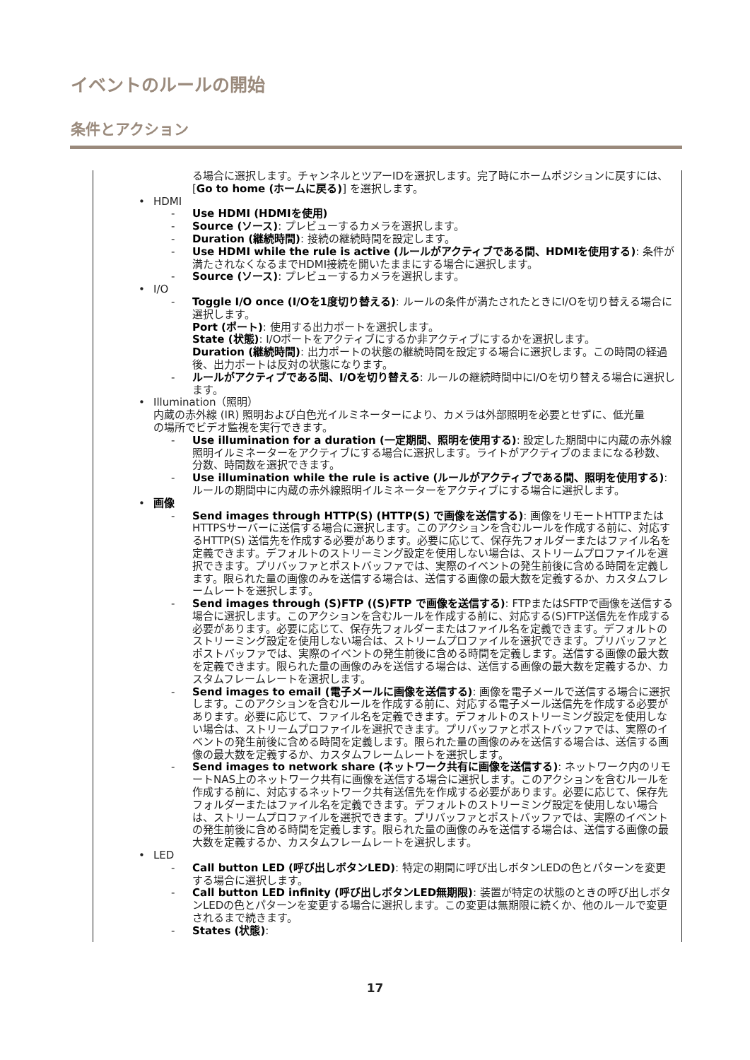イベントのルールの開始
条件とアクション
る場合に選択します。チャンネルとツアーIDを選択します。完了時にホームポジションに戻すには、[Go to home (ホームに戻る)] を選択します。
• HDMI
- Use HDMI (HDMIを使用)
- Source (ソース): プレビューするカメラを選択します。
- Duration (継続時間): 接続の継続時間を設定します。
- Use HDMI while the rule is active (ルールがアクティブである間、HDMIを使用する): 条件が満たされなくなるまでHDMI接続を開いたままにする場合に選択します。
- Source (ソース): プレビューするカメラを選択します。
• I/O
- Toggle I/O once (I/Oを1度切り替える): ルールの条件が満たされたときにI/Oを切り替える場合に選択します。
Port (ポート): 使用する出力ポートを選択します。
State (状態): I/Oポートをアクティブにするか非アクティブにするかを選択します。
Duration (継続時間): 出力ポートの状態の継続時間を設定する場合に選択します。この時間の経過後、出力ポートは反対の状態になります。
- ルールがアクティブである間、I/Oを切り替える: ルールの継続時間中にI/Oを切り替える場合に選択します。
• Illumination（照明）
内蔵の赤外線 (IR) 照明および白色光イルミネーターにより、カメラは外部照明を必要とせずに、低光量の場所でビデオ監視を実行できます。
- Use illumination for a duration (一定期間、照明を使用する): 設定した期間中に内蔵の赤外線照明イルミネーターをアクティブにする場合に選択します。ライトがアクティブのままになる秒数、分数、時間数を選択できます。
- Use illumination while the rule is active (ルールがアクティブである間、照明を使用する): ルールの期間中に内蔵の赤外線照明イルミネーターをアクティブにする場合に選択します。
• 画像
- Send images through HTTP(S) (HTTP(S) で画像を送信する): 画像をリモートHTTPまたはHTTPSサーバーに送信する場合に選択します。このアクションを含むルールを作成する前に、対応するHTTP(S) 送信先を作成する必要があります。必要に応じて、保存先フォルダーまたはファイル名を定義できます。デフォルトのストリーミング設定を使用しない場合は、ストリームプロファイルを選択できます。プリバッファとポストバッファでは、実際のイベントの発生前後に含める時間を定義します。限られた量の画像のみを送信する場合は、送信する画像の最大数を定義するか、カスタムフレームレートを選択します。
- Send images through (S)FTP ((S)FTP で画像を送信する): FTPまたはSFTPで画像を送信する場合に選択します。このアクションを含むルールを作成する前に、対応する(S)FTP送信先を作成する必要があります。必要に応じて、保存先フォルダーまたはファイル名を定義できます。デフォルトのストリーミング設定を使用しない場合は、ストリームプロファイルを選択できます。プリバッファとポストバッファでは、実際のイベントの発生前後に含める時間を定義します。送信する画像の最大数を定義できます。限られた量の画像のみを送信する場合は、送信する画像の最大数を定義するか、カスタムフレームレートを選択します。
- Send images to email (電子メールに画像を送信する): 画像を電子メールで送信する場合に選択します。このアクションを含むルールを作成する前に、対応する電子メール送信先を作成する必要があります。必要に応じて、ファイル名を定義できます。デフォルトのストリーミング設定を使用しない場合は、ストリームプロファイルを選択できます。プリバッファとポストバッファでは、実際のイベントの発生前後に含める時間を定義します。限られた量の画像のみを送信する場合は、送信する画像の最大数を定義するか、カスタムフレームレートを選択します。
- Send images to network share (ネットワーク共有に画像を送信する): ネットワーク内のリモートNAS上のネットワーク共有に画像を送信する場合に選択します。このアクションを含むルールを作成する前に、対応するネットワーク共有送信先を作成する必要があります。必要に応じて、保存先フォルダーまたはファイル名を定義できます。デフォルトのストリーミング設定を使用しない場合は、ストリームプロファイルを選択できます。プリバッファとポストバッファでは、実際のイベントの発生前後に含める時間を定義します。限られた量の画像のみを送信する場合は、送信する画像の最大数を定義するか、カスタムフレームレートを選択します。
• LED
- Call button LED (呼び出しボタンLED): 特定の期間に呼び出しボタンLEDの色とパターンを変更する場合に選択します。
- Call button LED infinity (呼び出しボタンLED無期限): 装置が特定の状態のときの呼び出しボタンLEDの色とパターンを変更する場合に選択します。この変更は無期限に続くか、他のルールで変更されるまで続きます。
- States (状態):
17